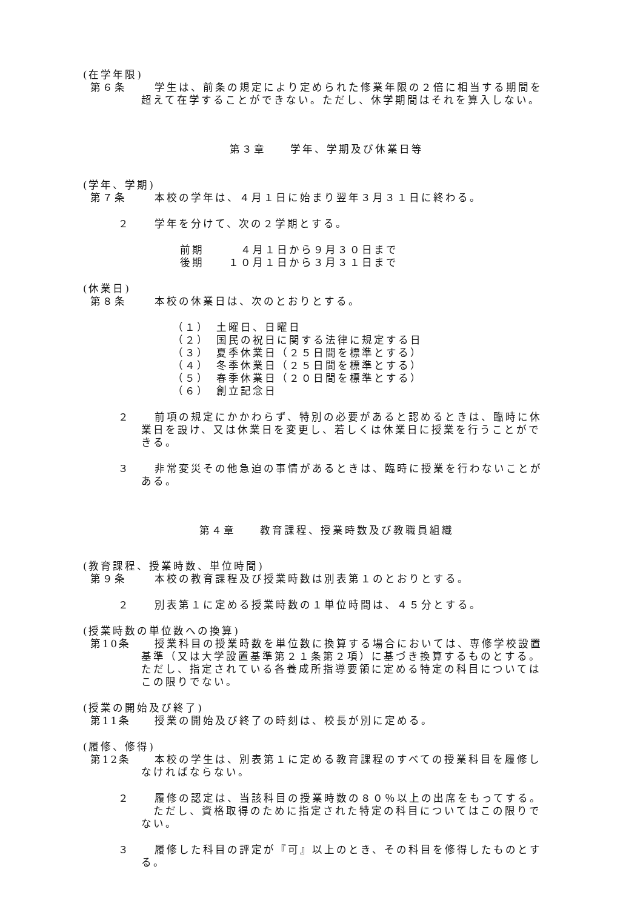(在学年限)
第６条 学生は、前条の規定により定められた修業年限の２倍に相当する期間を
超えて在学することができない。ただし、休学期間はそれを算入しない。
第３章　　学年、学期及び休業日等
(学年、学期)
第７条 本校の学年は、４月１日に始まり翌年３月３１日に終わる。
２ 学年を分けて、次の２学期とする。
前期　　　４月１日から９月３０日まで
後期　　１０月１日から３月３１日まで
(休業日)
第８条 本校の休業日は、次のとおりとする。
（１）　土曜日、日曜日
（２）　国民の祝日に関する法律に規定する日
（３）　夏季休業日（２５日間を標準とする）
（４）　冬季休業日（２５日間を標準とする）
（５）　春季休業日（２０日間を標準とする）
（６）　創立記念日
２ 前項の規定にかかわらず、特別の必要があると認めるときは、臨時に休
業日を設け、又は休業日を変更し、若しくは休業日に授業を行うことがで
きる。
３ 非常変災その他急迫の事情があるときは、臨時に授業を行わないことが
ある。
第４章　　教育課程、授業時数及び教職員組織
(教育課程、授業時数、単位時間)
第９条 本校の教育課程及び授業時数は別表第１のとおりとする。
２ 別表第１に定める授業時数の１単位時間は、４５分とする。
(授業時数の単位数への換算)
第10条 授業科目の授業時数を単位数に換算する場合においては、専修学校設置
基準（又は大学設置基準第２１条第２項）に基づき換算するものとする。
ただし、指定されている各養成所指導要領に定める特定の科目については
この限りでない。
(授業の開始及び終了)
第11条 授業の開始及び終了の時刻は、校長が別に定める。
(履修、修得)
第12条 本校の学生は、別表第１に定める教育課程のすべての授業科目を履修し
なければならない。
２ 履修の認定は、当該科目の授業時数の８０％以上の出席をもってする。
　ただし、資格取得のために指定された特定の科目についてはこの限りで
ない。
３ 履修した科目の評定が『可』以上のとき、その科目を修得したものとす
る。